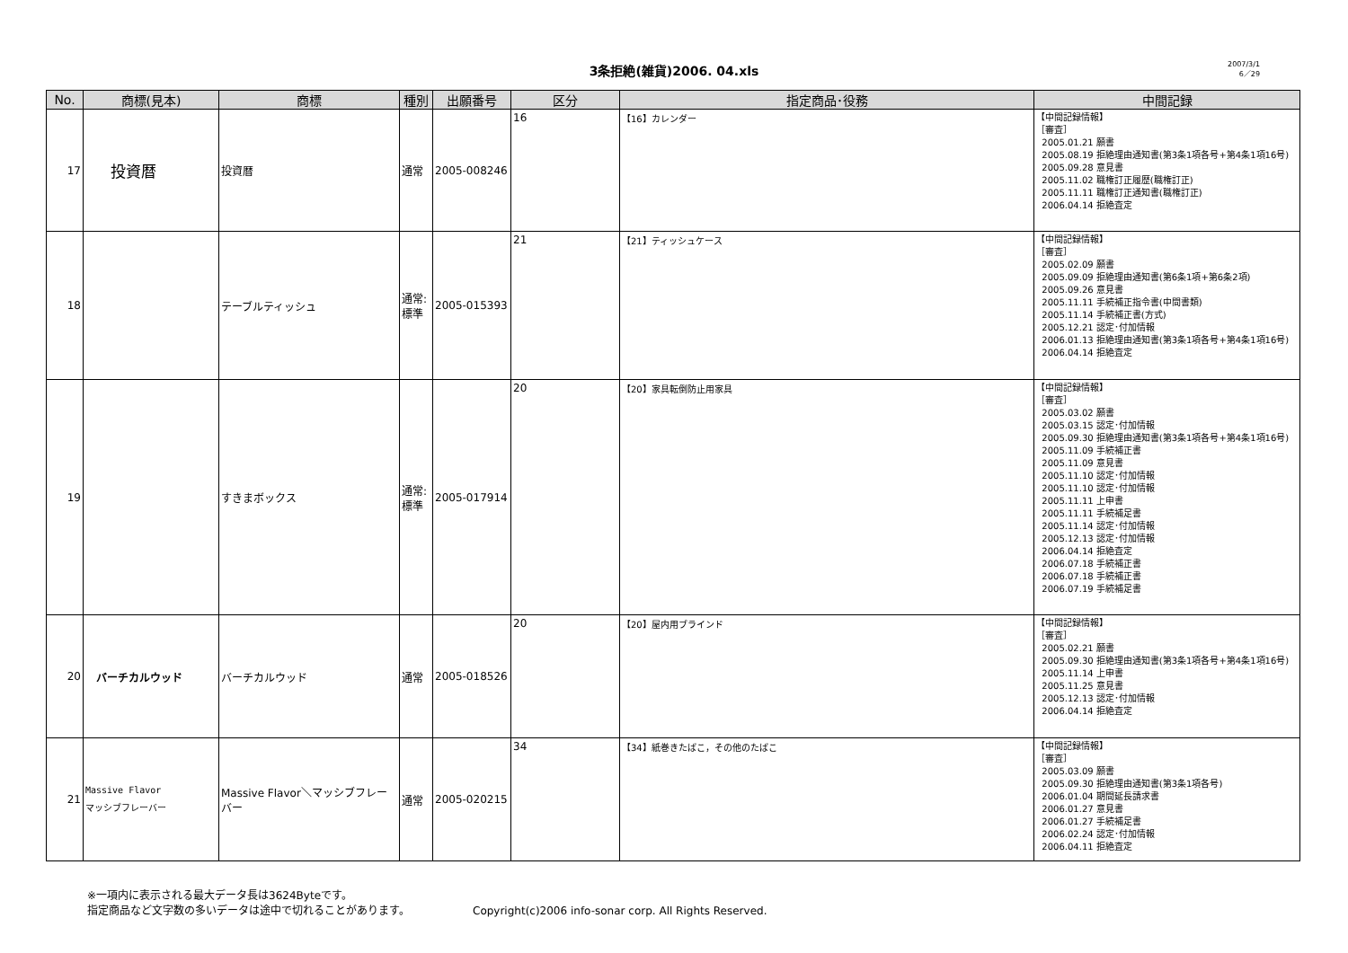3条拒絶(雑貨)2006. 04.xls
2007/3/1
6／29
| No. | 商標(見本) | 商標 | 種別 | 出願番号 | 区分 | 指定商品･役務 | 中間記録 |
| --- | --- | --- | --- | --- | --- | --- | --- |
| 17 | 投資暦 | 投資暦 | 通常 | 2005-008246 | 16 | 【16】カレンダー | 【中間記録情報】 ［審査］ 2005.01.21 願書 2005.08.19 拒絶理由通知書(第3条1項各号+第4条1項16号) 2005.09.28 意見書 2005.11.02 職権訂正履歴(職権訂正) 2005.11.11 職権訂正通知書(職権訂正) 2006.04.14 拒絶査定 |
| 18 | | テーブルティッシュ | 通常: 標準 | 2005-015393 | 21 | 【21】ティッシュケース | 【中間記録情報】 ［審査］ 2005.02.09 願書 2005.09.09 拒絶理由通知書(第6条1項+第6条2項) 2005.09.26 意見書 2005.11.11 手続補正指令書(中間書類) 2005.11.14 手続補正書(方式) 2005.12.21 認定･付加情報 2006.01.13 拒絶理由通知書(第3条1項各号+第4条1項16号) 2006.04.14 拒絶査定 |
| 19 | | すきまボックス | 通常: 標準 | 2005-017914 | 20 | 【20】家具転倒防止用家具 | 【中間記録情報】 ［審査］ 2005.03.02 願書 2005.03.15 認定･付加情報 2005.09.30 拒絶理由通知書(第3条1項各号+第4条1項16号) 2005.11.09 手続補正書 2005.11.09 意見書 2005.11.10 認定･付加情報 2005.11.10 認定･付加情報 2005.11.11 上申書 2005.11.11 手続補足書 2005.11.14 認定･付加情報 2005.12.13 認定･付加情報 2006.04.14 拒絶査定 2006.07.18 手続補正書 2006.07.18 手続補正書 2006.07.19 手続補足書 |
| 20 | バーチカルウッド | バーチカルウッド | 通常 | 2005-018526 | 20 | 【20】屋内用ブラインド | 【中間記録情報】 ［審査］ 2005.02.21 願書 2005.09.30 拒絶理由通知書(第3条1項各号+第4条1項16号) 2005.11.14 上申書 2005.11.25 意見書 2005.12.13 認定･付加情報 2006.04.14 拒絶査定 |
| 21 | Massive Flavor マッシブフレーバー | Massive Flavor＼マッシブフレーバー | 通常 | 2005-020215 | 34 | 【34】紙巻きたばこ，その他のたばこ | 【中間記録情報】 ［審査］ 2005.03.09 願書 2005.09.30 拒絶理由通知書(第3条1項各号) 2006.01.04 期間延長請求書 2006.01.27 意見書 2006.01.27 手続補足書 2006.02.24 認定･付加情報 2006.04.11 拒絶査定 |
※一項内に表示される最大データ長は3624Byteです。
指定商品など文字数の多いデータは途中で切れることがあります。
Copyright(c)2006 info-sonar corp. All Rights Reserved.